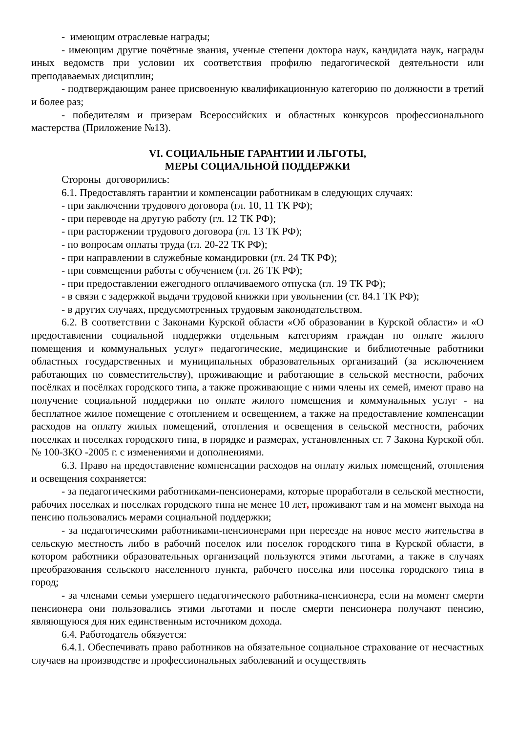- имеющим отраслевые награды;
- имеющим другие почётные звания, ученые степени доктора наук, кандидата наук, награды иных ведомств при условии их соответствия профилю педагогической деятельности или преподаваемых дисциплин;
- подтверждающим ранее присвоенную квалификационную категорию по должности в третий и более раз;
- победителям и призерам Всероссийских и областных конкурсов профессионального мастерства (Приложение №13).
VI. СОЦИАЛЬНЫЕ ГАРАНТИИ И ЛЬГОТЫ,
МЕРЫ СОЦИАЛЬНОЙ ПОДДЕРЖКИ
Стороны договорились:
6.1. Предоставлять гарантии и компенсации работникам в следующих случаях:
- при заключении трудового договора (гл. 10, 11 ТК РФ);
- при переводе на другую работу (гл. 12 ТК РФ);
- при расторжении трудового договора (гл. 13 ТК РФ);
- по вопросам оплаты труда (гл. 20-22 ТК РФ);
- при направлении в служебные командировки (гл. 24 ТК РФ);
- при совмещении работы с обучением (гл. 26 ТК РФ);
- при предоставлении ежегодного оплачиваемого отпуска (гл. 19 ТК РФ);
- в связи с задержкой выдачи трудовой книжки при увольнении (ст. 84.1 ТК РФ);
- в других случаях, предусмотренных трудовым законодательством.
6.2. В соответствии с Законами Курской области «Об образовании в Курской области» и «О предоставлении социальной поддержки отдельным категориям граждан по оплате жилого помещения и коммунальных услуг» педагогические, медицинские и библиотечные работники областных государственных и муниципальных образовательных организаций (за исключением работающих по совместительству), проживающие и работающие в сельской местности, рабочих посёлках и посёлках городского типа, а также проживающие с ними члены их семей, имеют право на получение социальной поддержки по оплате жилого помещения и коммунальных услуг - на бесплатное жилое помещение с отоплением и освещением, а также на предоставление компенсации расходов на оплату жилых помещений, отопления и освещения в сельской местности, рабочих поселках и поселках городского типа, в порядке и размерах, установленных ст. 7 Закона Курской обл. № 100-ЗКО -2005 г. с изменениями и дополнениями.
6.3. Право на предоставление компенсации расходов на оплату жилых помещений, отопления и освещения сохраняется:
- за педагогическими работниками-пенсионерами, которые проработали в сельской местности, рабочих поселках и поселках городского типа не менее 10 лет, проживают там и на момент выхода на пенсию пользовались мерами социальной поддержки;
- за педагогическими работниками-пенсионерами при переезде на новое место жительства в сельскую местность либо в рабочий поселок или поселок городского типа в Курской области, в котором работники образовательных организаций пользуются этими льготами, а также в случаях преобразования сельского населенного пункта, рабочего поселка или поселка городского типа в город;
- за членами семьи умершего педагогического работника-пенсионера, если на момент смерти пенсионера они пользовались этими льготами и после смерти пенсионера получают пенсию, являющуюся для них единственным источником дохода.
6.4. Работодатель обязуется:
6.4.1. Обеспечивать право работников на обязательное социальное страхование от несчастных случаев на производстве и профессиональных заболеваний и осуществлять